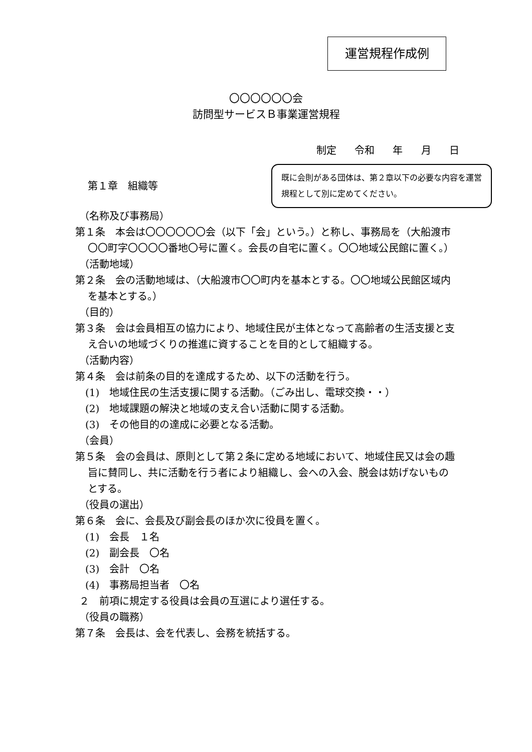運営規程作成例
〇〇〇〇〇〇会
訪問型サービスＢ事業運営規程
制定 令和 年 月 日
第１章　組織等
既に会則がある団体は、第２章以下の必要な内容を運営規程として別に定めてください。
（名称及び事務局）
第１条　本会は〇〇〇〇〇〇会（以下「会」という。）と称し、事務局を（大船渡市〇〇町字〇〇〇〇番地〇号に置く。会長の自宅に置く。〇〇地域公民館に置く。）
（活動地域）
第２条　会の活動地域は、（大船渡市〇〇町内を基本とする。〇〇地域公民館区域内を基本とする。）
（目的）
第３条　会は会員相互の協力により、地域住民が主体となって高齢者の生活支援と支え合いの地域づくりの推進に資することを目的として組織する。
（活動内容）
第４条　会は前条の目的を達成するため、以下の活動を行う。
(1)　地域住民の生活支援に関する活動。（ごみ出し、電球交換・・）
(2)　地域課題の解決と地域の支え合い活動に関する活動。
(3)　その他目的の達成に必要となる活動。
（会員）
第５条　会の会員は、原則として第２条に定める地域において、地域住民又は会の趣旨に賛同し、共に活動を行う者により組織し、会への入会、脱会は妨げないものとする。
（役員の選出）
第６条　会に、会長及び副会長のほか次に役員を置く。
(1)　会長　１名
(2)　副会長　〇名
(3)　会計　〇名
(4)　事務局担当者　〇名
２　前項に規定する役員は会員の互選により選任する。
（役員の職務）
第７条　会長は、会を代表し、会務を統括する。